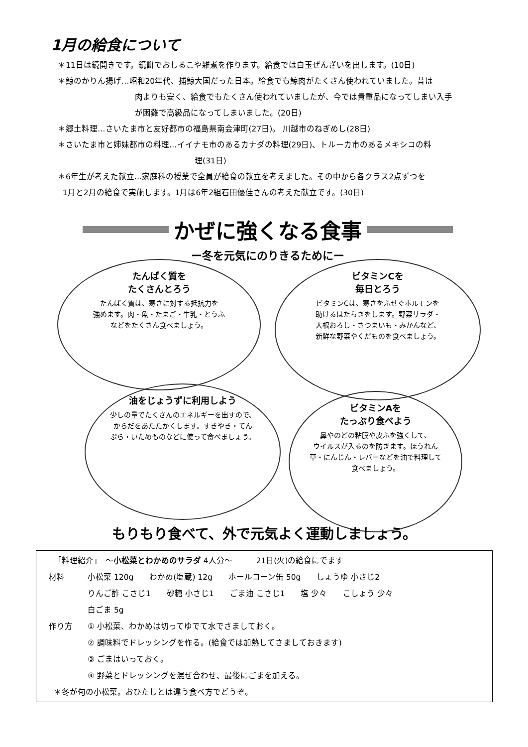1月の給食について
＊11日は鏡開きです。鏡餅でおしるこや雑煮を作ります。給食では白玉ぜんざいを出します。(10日)
＊鯨のかりん揚げ…昭和20年代、捕鯨大国だった日本。給食でも鯨肉がたくさん使われていました。昔は
肉よりも安く、給食でもたくさん使われていましたが、今では貴重品になってしまい入手
が困難で高級品になってしまいました。(20日)
＊郷土料理…さいたま市と友好都市の福島県南会津町(27日)。 川越市のねぎめし(28日)
＊さいたま市と姉妹都市の料理…イイナモ市のあるカナダの料理(29日)、トルーカ市のあるメキシコの料
理(31日)
＊6年生が考えた献立…家庭科の授業で全員が給食の献立を考えました。その中から各クラス2点ずつを
1月と2月の給食で実施します。1月は6年2組石田優佳さんの考えた献立です。(30日)
かぜに強くなる食事
ー冬を元気にのりきるためにー
たんぱく質を
たくさんとろう
たんぱく質は、寒さに対する抵抗力を
強めます。肉・魚・たまご・牛乳・とうふ
などをたくさん食べましょう。
ビタミンCを
毎日とろう
ビタミンCは、寒さをふせぐホルモンを
助けるはたらきをします。野菜サラダ・
大根おろし・さつまいも・みかんなど、
新鮮な野菜やくだものを食べましょう。
油をじょうずに利用しよう
少しの量でたくさんのエネルギーを出すので、
からだをあたたかくします。すきやき・てん
ぷら・いためものなどに使って食べましょう。
ビタミンAを
たっぷり食べよう
鼻やのどの粘膜や皮ふを強くして、
ウイルスが入るのを防ぎます。ほうれん
草・にんじん・レバーなどを油で料理して
食べましょう。
もりもり食べて、外で元気よく運動しましょう。
「料理紹介」　～小松菜とわかめのサラダ 4人分～　　　21日(火)の給食にでます
材料 小松菜 120g　　わかめ(塩蔵) 12g　　ホールコーン缶 50g　　しょうゆ 小さじ2
りんご酢 こさじ1　　砂糖 小さじ1　　ごま油 こさじ1　　塩 少々　　こしょう 少々
白ごま 5g
作り方 ① 小松菜、わかめは切ってゆでて水でさましておく。
② 調味料でドレッシングを作る。(給食では加熱してさましておきます)
③ ごまはいっておく。
④ 野菜とドレッシングを混ぜ合わせ、最後にごまを加える。
＊冬が旬の小松菜。おひたしとは違う食べ方でどうぞ。